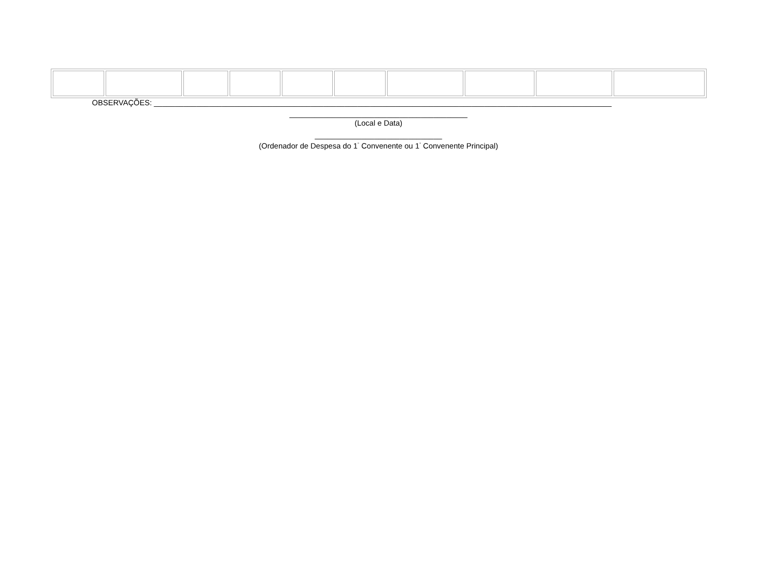OBSERVAÇÕES: ____________________________________________________________________________________________________________
__________________________________________
(Local e Data)
______________________________
(Ordenador de Despesa do 1<sup>°</sup> Convenente ou 1<sup>°</sup> Convenente Principal)